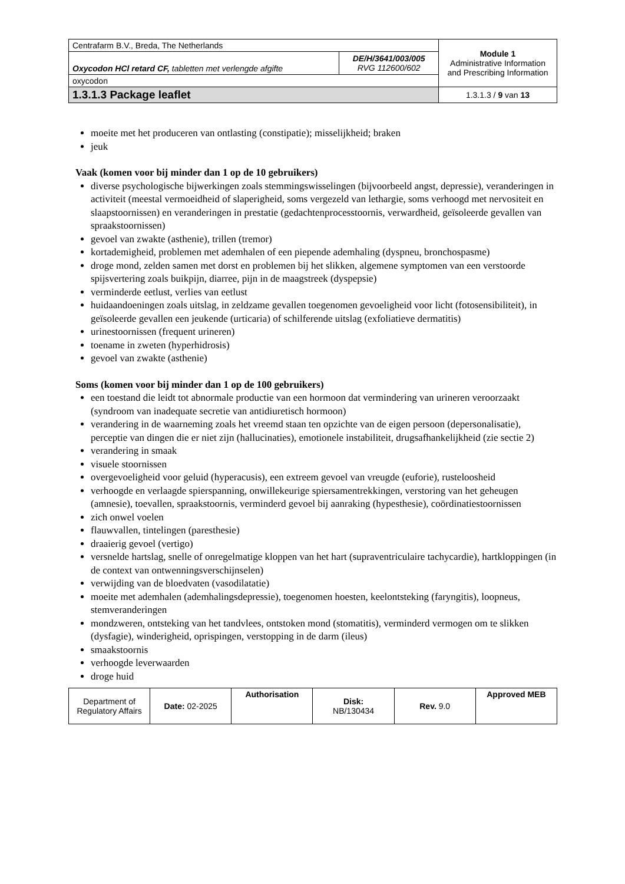| Centrafarm B.V., Breda, The Netherlands | | Module 1 Administrative Information and Prescribing Information |
| Oxycodon HCl retard CF, tabletten met verlengde afgifte | DE/H/3641/003/005 RVG 112600/602 | |
| oxycodon | | |
| 1.3.1.3 Package leaflet | | 1.3.1.3 / 9 van 13 |
moeite met het produceren van ontlasting (constipatie); misselijkheid; braken
jeuk
Vaak (komen voor bij minder dan 1 op de 10 gebruikers)
diverse psychologische bijwerkingen zoals stemmingswisselingen (bijvoorbeeld angst, depressie), veranderingen in activiteit (meestal vermoeidheid of slaperigheid, soms vergezeld van lethargie, soms verhoogd met nervositeit en slaapstoornissen) en veranderingen in prestatie (gedachtenprocesstoornis, verwardheid, geïsoleerde gevallen van spraakstoornissen)
gevoel van zwakte (asthenie), trillen (tremor)
kortademigheid, problemen met ademhalen of een piepende ademhaling (dyspneu, bronchospasme)
droge mond, zelden samen met dorst en problemen bij het slikken, algemene symptomen van een verstoorde spijsvertering zoals buikpijn, diarree, pijn in de maagstreek (dyspepsie)
verminderde eetlust, verlies van eetlust
huidaandoeningen zoals uitslag, in zeldzame gevallen toegenomen gevoeligheid voor licht (fotosensibiliteit), in geïsoleerde gevallen een jeukende (urticaria) of schilferende uitslag (exfoliatieve dermatitis)
urinestoornissen (frequent urineren)
toename in zweten (hyperhidrosis)
gevoel van zwakte (asthenie)
Soms (komen voor bij minder dan 1 op de 100 gebruikers)
een toestand die leidt tot abnormale productie van een hormoon dat vermindering van urineren veroorzaakt (syndroom van inadequate secretie van antidiuretisch hormoon)
verandering in de waarneming zoals het vreemd staan ten opzichte van de eigen persoon (depersonalisatie), perceptie van dingen die er niet zijn (hallucinaties), emotionele instabiliteit, drugsafhankelijkheid (zie sectie 2)
verandering in smaak
visuele stoornissen
overgevoeligheid voor geluid (hyperacusis), een extreem gevoel van vreugde (euforie), rusteloosheid
verhoogde en verlaagde spierspanning, onwillekeurige spiersamentrekkingen, verstoring van het geheugen (amnesie), toevallen, spraakstoornis, verminderd gevoel bij aanraking (hypesthesie), coördinatiestoornissen
zich onwel voelen
flauwvallen, tintelingen (paresthesie)
draaierig gevoel (vertigo)
versnelde hartslag, snelle of onregelmatige kloppen van het hart (supraventriculaire tachycardie), hartkloppingen (in de context van ontwenningsverschijnselen)
verwijding van de bloedvaten (vasodilatatie)
moeite met ademhalen (ademhalingsdepressie), toegenomen hoesten, keelontsteking (faryngitis), loopneus, stemveranderingen
mondzweren, ontsteking van het tandvlees, ontstoken mond (stomatitis), verminderd vermogen om te slikken (dysfagie), winderigheid, oprispingen, verstopping in de darm (ileus)
smaakstoornis
verhoogde leverwaarden
droge huid
| Department of Regulatory Affairs | Date: 02-2025 | Authorisation | Disk: NB/130434 | Rev. 9.0 | Approved MEB |